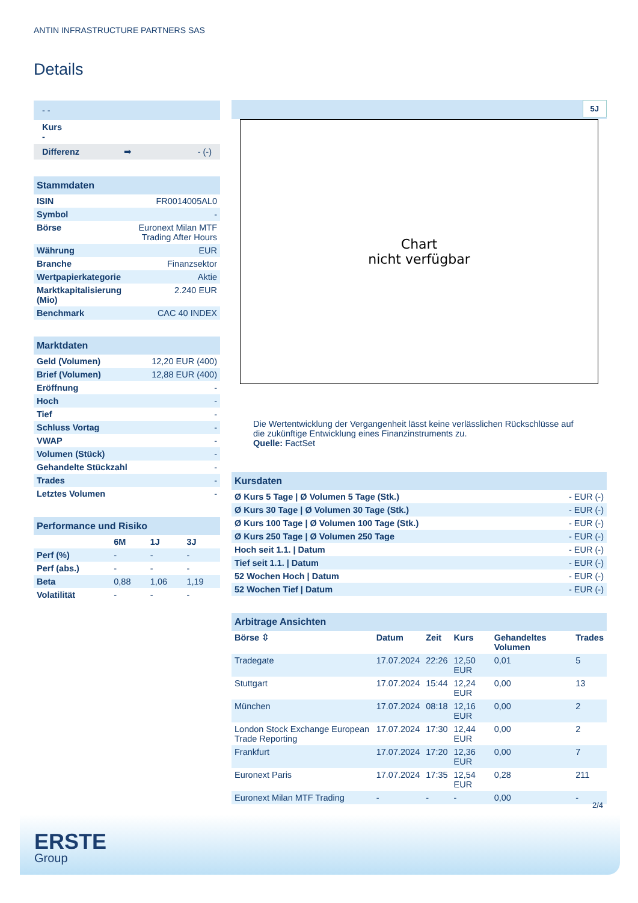ANTIN INFRASTRUCTURE PARTNERS SAS
Details
| - - |
| Kurs - |
| Differenz ➡ - (-) |
Stammdaten
| ISIN | FR0014005AL0 |
| Symbol | - |
| Börse | Euronext Milan MTF Trading After Hours |
| Währung | EUR |
| Branche | Finanzsektor |
| Wertpapierkategorie | Aktie |
| Marktkapitalisierung (Mio) | 2.240 EUR |
| Benchmark | CAC 40 INDEX |
Marktdaten
| Geld (Volumen) | 12,20 EUR (400) |
| Brief (Volumen) | 12,88 EUR (400) |
| Eröffnung | - |
| Hoch | - |
| Tief | - |
| Schluss Vortag | - |
| VWAP | - |
| Volumen (Stück) | - |
| Gehandelte Stückzahl | - |
| Trades | - |
| Letztes Volumen | - |
Performance und Risiko
| | 6M | 1J | 3J |
| --- | --- | --- | --- |
| Perf (%) | - | - | - |
| Perf (abs.) | - | - | - |
| Beta | 0,88 | 1,06 | 1,19 |
| Volatilität | - | - | - |
5J
Chart
nicht verfügbar
Die Wertentwicklung der Vergangenheit lässt keine verlässlichen Rückschlüsse auf die zukünftige Entwicklung eines Finanzinstruments zu.
Quelle: FactSet
Kursdaten
| Ø Kurs 5 Tage / Ø Volumen 5 Tage (Stk.) | - EUR (-) |
| Ø Kurs 30 Tage / Ø Volumen 30 Tage (Stk.) | - EUR (-) |
| Ø Kurs 100 Tage / Ø Volumen 100 Tage (Stk.) | - EUR (-) |
| Ø Kurs 250 Tage / Ø Volumen 250 Tage | - EUR (-) |
| Hoch seit 1.1. / Datum | - EUR (-) |
| Tief seit 1.1. / Datum | - EUR (-) |
| 52 Wochen Hoch / Datum | - EUR (-) |
| 52 Wochen Tief / Datum | - EUR (-) |
Arbitrage Ansichten
| Börse ⇳ | Datum | Zeit | Kurs | Gehandeltes Volumen | Trades |
| --- | --- | --- | --- | --- | --- |
| Tradegate | 17.07.2024 | 22:26 | 12,50 EUR | 0,01 | 5 |
| Stuttgart | 17.07.2024 | 15:44 | 12,24 EUR | 0,00 | 13 |
| München | 17.07.2024 | 08:18 | 12,16 EUR | 0,00 | 2 |
| London Stock Exchange European Trade Reporting | 17.07.2024 | 17:30 | 12,44 EUR | 0,00 | 2 |
| Frankfurt | 17.07.2024 | 17:20 | 12,36 EUR | 0,00 | 7 |
| Euronext Paris | 17.07.2024 | 17:35 | 12,54 EUR | 0,28 | 211 |
| Euronext Milan MTF Trading | - | - | - | 0,00 | - |
2/4
ERSTE
Group